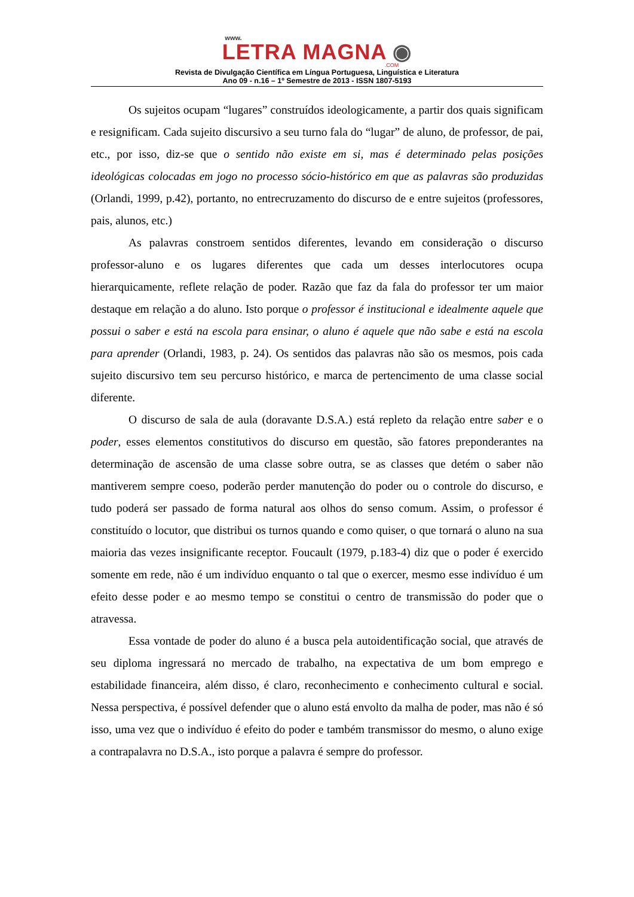www.
LETRA MAGNA ◉
.COM
Revista de Divulgação Científica em Língua Portuguesa, Linguística e Literatura
Ano 09 - n.16 – 1º Semestre de 2013 - ISSN 1807-5193
Os sujeitos ocupam “lugares” construídos ideologicamente, a partir dos quais significam e resignificam. Cada sujeito discursivo a seu turno fala do “lugar” de aluno, de professor, de pai, etc., por isso, diz-se que o sentido não existe em si, mas é determinado pelas posições ideológicas colocadas em jogo no processo sócio-histórico em que as palavras são produzidas (Orlandi, 1999, p.42), portanto, no entrecruzamento do discurso de e entre sujeitos (professores, pais, alunos, etc.)
As palavras constroem sentidos diferentes, levando em consideração o discurso professor-aluno e os lugares diferentes que cada um desses interlocutores ocupa hierarquicamente, reflete relação de poder. Razão que faz da fala do professor ter um maior destaque em relação a do aluno. Isto porque o professor é institucional e idealmente aquele que possui o saber e está na escola para ensinar, o aluno é aquele que não sabe e está na escola para aprender (Orlandi, 1983, p. 24). Os sentidos das palavras não são os mesmos, pois cada sujeito discursivo tem seu percurso histórico, e marca de pertencimento de uma classe social diferente.
O discurso de sala de aula (doravante D.S.A.) está repleto da relação entre saber e o poder, esses elementos constitutivos do discurso em questão, são fatores preponderantes na determinação de ascensão de uma classe sobre outra, se as classes que detém o saber não mantiverem sempre coeso, poderão perder manutenção do poder ou o controle do discurso, e tudo poderá ser passado de forma natural aos olhos do senso comum. Assim, o professor é constituído o locutor, que distribui os turnos quando e como quiser, o que tornará o aluno na sua maioria das vezes insignificante receptor. Foucault (1979, p.183-4) diz que o poder é exercido somente em rede, não é um indivíduo enquanto o tal que o exercer, mesmo esse indivíduo é um efeito desse poder e ao mesmo tempo se constitui o centro de transmissão do poder que o atravessa.
Essa vontade de poder do aluno é a busca pela autoidentificação social, que através de seu diploma ingressará no mercado de trabalho, na expectativa de um bom emprego e estabilidade financeira, além disso, é claro, reconhecimento e conhecimento cultural e social. Nessa perspectiva, é possível defender que o aluno está envolto da malha de poder, mas não é só isso, uma vez que o indivíduo é efeito do poder e também transmissor do mesmo, o aluno exige a contrapalavra no D.S.A., isto porque a palavra é sempre do professor.